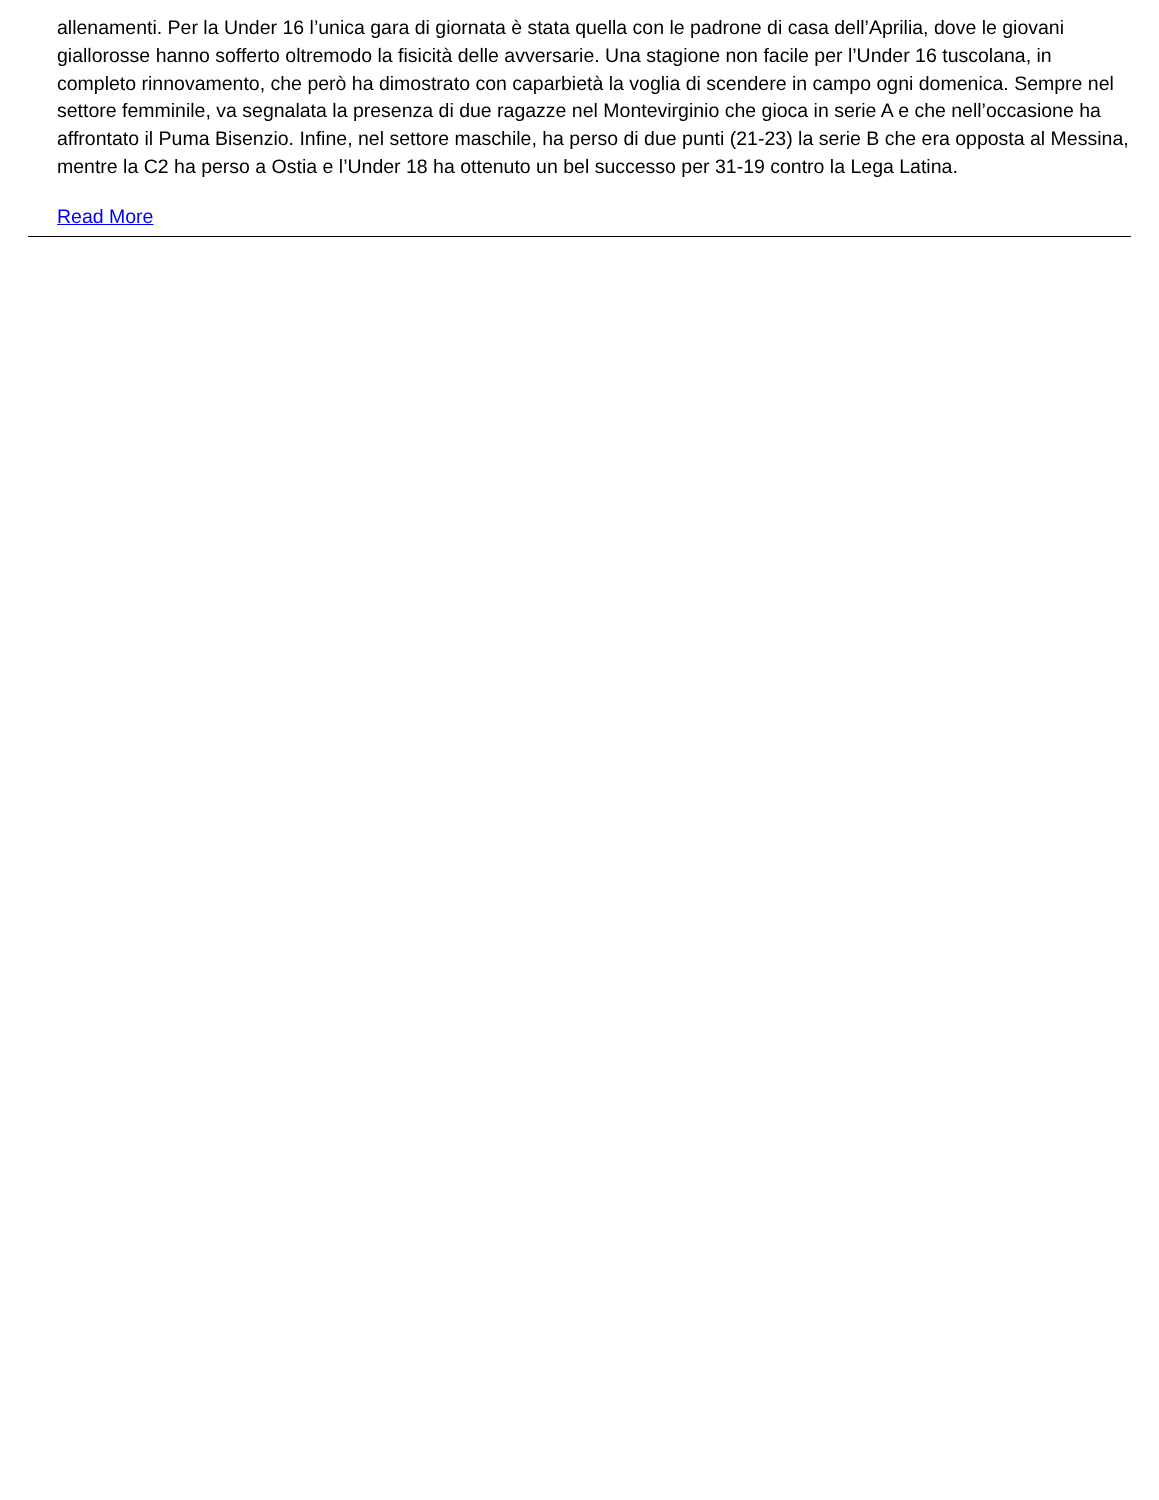allenamenti. Per la Under 16 l’unica gara di giornata è stata quella con le padrone di casa dell’Aprilia, dove le giovani giallorosse hanno sofferto oltremodo la fisicità delle avversarie. Una stagione non facile per l’Under 16 tuscolana, in completo rinnovamento, che però ha dimostrato con caparbietà la voglia di scendere in campo ogni domenica. Sempre nel settore femminile, va segnalata la presenza di due ragazze nel Montevirginio che gioca in serie A e che nell’occasione ha affrontato il Puma Bisenzio. Infine, nel settore maschile, ha perso di due punti (21-23) la serie B che era opposta al Messina, mentre la C2 ha perso a Ostia e l’Under 18 ha ottenuto un bel successo per 31-19 contro la Lega Latina.
Read More